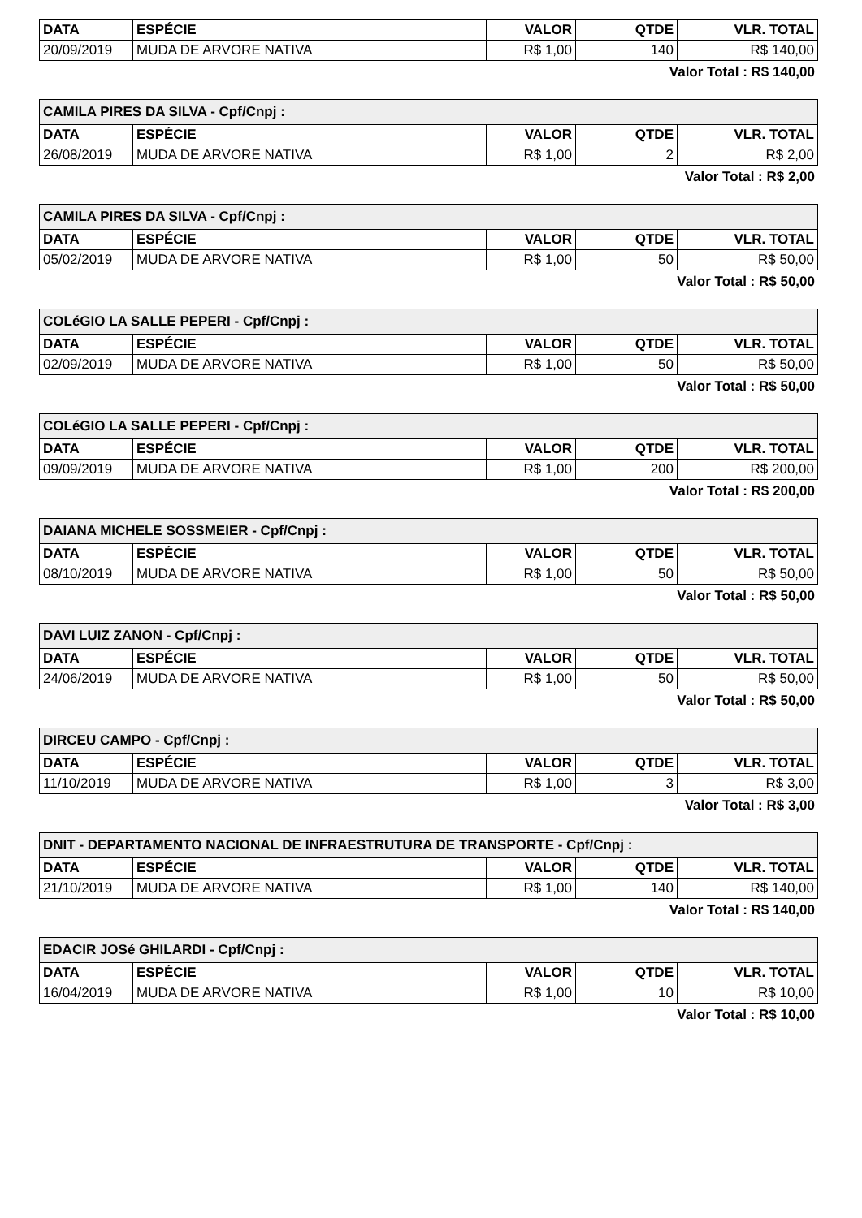| DATA | ESPÉCIE | VALOR | QTDE | VLR. TOTAL |
| --- | --- | --- | --- | --- |
| 20/09/2019 | MUDA DE ARVORE NATIVA | R$ 1,00 | 140 | R$ 140,00 |
Valor Total : R$ 140,00
| CAMILA PIRES DA SILVA - Cpf/Cnpj : | | | | |
| DATA | ESPÉCIE | VALOR | QTDE | VLR. TOTAL |
| 26/08/2019 | MUDA DE ARVORE NATIVA | R$ 1,00 | 2 | R$ 2,00 |
Valor Total : R$ 2,00
| CAMILA PIRES DA SILVA - Cpf/Cnpj : | | | | |
| DATA | ESPÉCIE | VALOR | QTDE | VLR. TOTAL |
| 05/02/2019 | MUDA DE ARVORE NATIVA | R$ 1,00 | 50 | R$ 50,00 |
Valor Total : R$ 50,00
| COLéGIO LA SALLE PEPERI - Cpf/Cnpj : | | | | |
| DATA | ESPÉCIE | VALOR | QTDE | VLR. TOTAL |
| 02/09/2019 | MUDA DE ARVORE NATIVA | R$ 1,00 | 50 | R$ 50,00 |
Valor Total : R$ 50,00
| COLéGIO LA SALLE PEPERI - Cpf/Cnpj : | | | | |
| DATA | ESPÉCIE | VALOR | QTDE | VLR. TOTAL |
| 09/09/2019 | MUDA DE ARVORE NATIVA | R$ 1,00 | 200 | R$ 200,00 |
Valor Total : R$ 200,00
| DAIANA MICHELE SOSSMEIER - Cpf/Cnpj : | | | | |
| DATA | ESPÉCIE | VALOR | QTDE | VLR. TOTAL |
| 08/10/2019 | MUDA DE ARVORE NATIVA | R$ 1,00 | 50 | R$ 50,00 |
Valor Total : R$ 50,00
| DAVI LUIZ ZANON - Cpf/Cnpj : | | | | |
| DATA | ESPÉCIE | VALOR | QTDE | VLR. TOTAL |
| 24/06/2019 | MUDA DE ARVORE NATIVA | R$ 1,00 | 50 | R$ 50,00 |
Valor Total : R$ 50,00
| DIRCEU CAMPO - Cpf/Cnpj : | | | | |
| DATA | ESPÉCIE | VALOR | QTDE | VLR. TOTAL |
| 11/10/2019 | MUDA DE ARVORE NATIVA | R$ 1,00 | 3 | R$ 3,00 |
Valor Total : R$ 3,00
| DNIT - DEPARTAMENTO NACIONAL DE INFRAESTRUTURA DE TRANSPORTE - Cpf/Cnpj : | | | | |
| DATA | ESPÉCIE | VALOR | QTDE | VLR. TOTAL |
| 21/10/2019 | MUDA DE ARVORE NATIVA | R$ 1,00 | 140 | R$ 140,00 |
Valor Total : R$ 140,00
| EDACIR JOSé GHILARDI - Cpf/Cnpj : | | | | |
| DATA | ESPÉCIE | VALOR | QTDE | VLR. TOTAL |
| 16/04/2019 | MUDA DE ARVORE NATIVA | R$ 1,00 | 10 | R$ 10,00 |
Valor Total : R$ 10,00